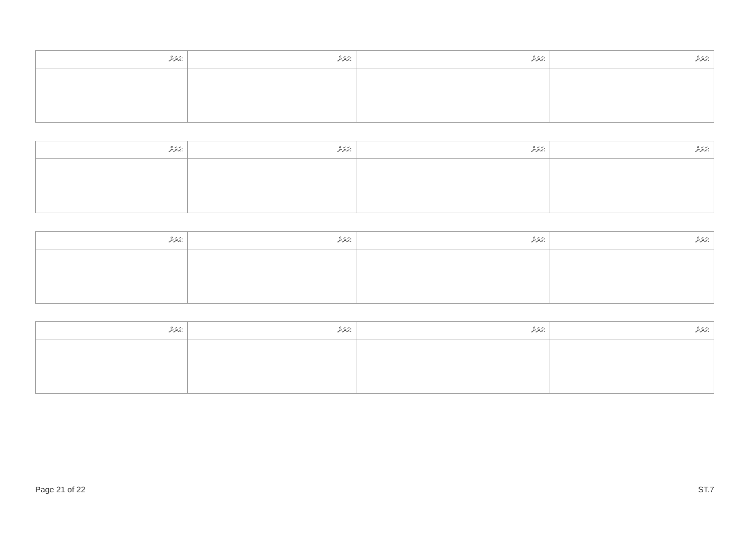| ޙަރަށް: | ޙަރަށް: | ޙަރަށް: | ޙަރަށް: |
| --- | --- | --- | --- |
| ޙަރަށް: | ޙަރަށް: | ޙަރަށް: | ޙަރަށް: |
| --- | --- | --- | --- |
| ޙަރަށް: | ޙަރަށް: | ޙަރަށް: | ޙަރަށް: |
| --- | --- | --- | --- |
| ޙަރަށް: | ޙަރަށް: | ޙަރަށް: | ޙަރަށް: |
| --- | --- | --- | --- |
Page 21 of 22 ST.7